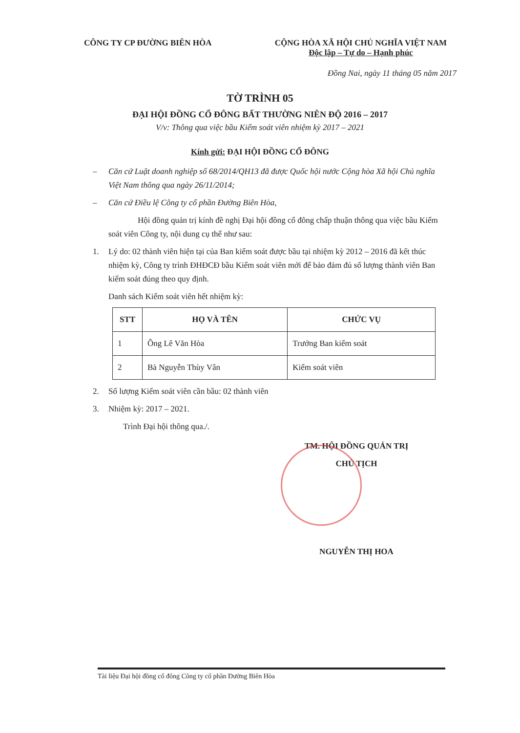CÔNG TY CP ĐƯỜNG BIÊN HÒA CỘNG HÒA XÃ HỘI CHỦ NGHĨA VIỆT NAM
Độc lập – Tự do – Hạnh phúc
Đồng Nai, ngày 11 tháng 05 năm 2017
TỜ TRÌNH 05
ĐẠI HỘI ĐỒNG CỔ ĐÔNG BẤT THƯỜNG NIÊN ĐỘ 2016 – 2017
V/v: Thông qua việc bầu Kiểm soát viên nhiệm kỳ 2017 – 2021
Kính gửi: ĐẠI HỘI ĐỒNG CỔ ĐÔNG
– Căn cứ Luật doanh nghiệp số 68/2014/QH13 đã được Quốc hội nước Cộng hòa Xã hội Chủ nghĩa Việt Nam thông qua ngày 26/11/2014;
– Căn cứ Điều lệ Công ty cổ phần Đường Biên Hòa,
Hội đồng quản trị kính đề nghị Đại hội đồng cổ đông chấp thuận thông qua việc bầu Kiểm soát viên Công ty, nội dung cụ thể như sau:
1. Lý do: 02 thành viên hiện tại của Ban kiểm soát được bầu tại nhiệm kỳ 2012 – 2016 đã kết thúc nhiệm kỳ, Công ty trình ĐHĐCĐ bầu Kiểm soát viên mới để bảo đảm đủ số lượng thành viên Ban kiểm soát đúng theo quy định.
Danh sách Kiểm soát viên hết nhiệm kỳ:
| STT | HỌ VÀ TÊN | CHỨC VỤ |
| --- | --- | --- |
| 1 | Ông Lê Văn Hòa | Trưởng Ban kiểm soát |
| 2 | Bà Nguyễn Thùy Vân | Kiểm soát viên |
2. Số lượng Kiểm soát viên cần bầu: 02 thành viên
3. Nhiệm kỳ: 2017 – 2021.
Trình Đại hội thông qua./.
TM. HỘI ĐỒNG QUẢN TRỊ
CHỦ TỊCH
NGUYỄN THỊ HOA
Tài liệu Đại hội đồng cổ đông Công ty cổ phần Đường Biên Hòa